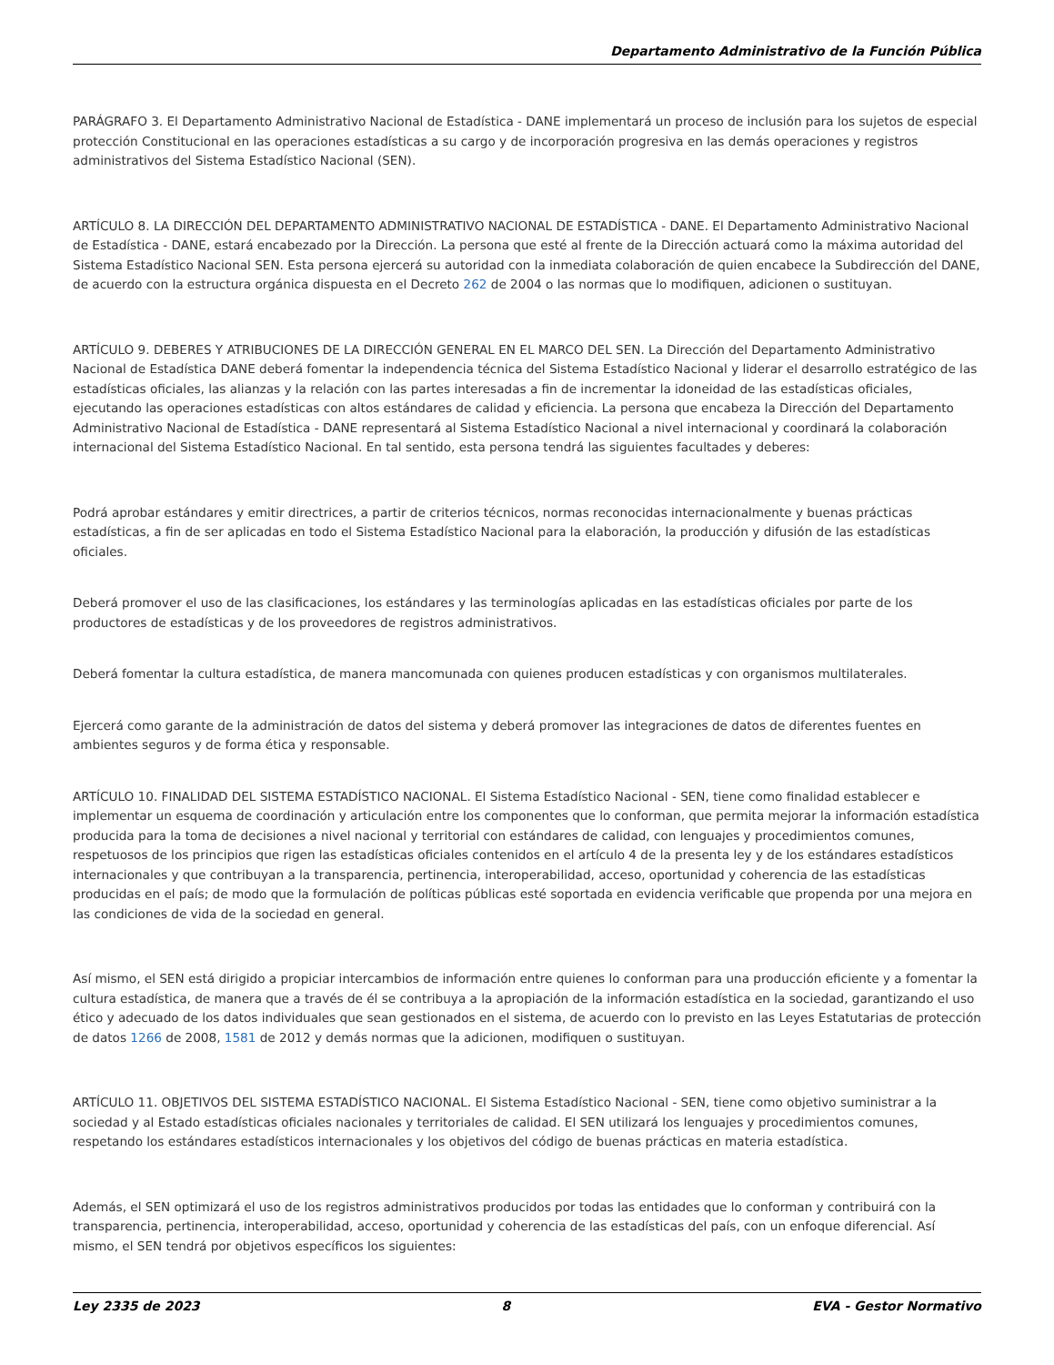Departamento Administrativo de la Función Pública
PARÁGRAFO 3. El Departamento Administrativo Nacional de Estadística - DANE implementará un proceso de inclusión para los sujetos de especial protección Constitucional en las operaciones estadísticas a su cargo y de incorporación progresiva en las demás operaciones y registros administrativos del Sistema Estadístico Nacional (SEN).
ARTÍCULO 8. LA DIRECCIÓN DEL DEPARTAMENTO ADMINISTRATIVO NACIONAL DE ESTADÍSTICA - DANE. El Departamento Administrativo Nacional de Estadística - DANE, estará encabezado por la Dirección. La persona que esté al frente de la Dirección actuará como la máxima autoridad del Sistema Estadístico Nacional SEN. Esta persona ejercerá su autoridad con la inmediata colaboración de quien encabece la Subdirección del DANE, de acuerdo con la estructura orgánica dispuesta en el Decreto 262 de 2004 o las normas que lo modifiquen, adicionen o sustituyan.
ARTÍCULO 9. DEBERES Y ATRIBUCIONES DE LA DIRECCIÓN GENERAL EN EL MARCO DEL SEN. La Dirección del Departamento Administrativo Nacional de Estadística DANE deberá fomentar la independencia técnica del Sistema Estadístico Nacional y liderar el desarrollo estratégico de las estadísticas oficiales, las alianzas y la relación con las partes interesadas a fin de incrementar la idoneidad de las estadísticas oficiales, ejecutando las operaciones estadísticas con altos estándares de calidad y eficiencia. La persona que encabeza la Dirección del Departamento Administrativo Nacional de Estadística - DANE representará al Sistema Estadístico Nacional a nivel internacional y coordinará la colaboración internacional del Sistema Estadístico Nacional. En tal sentido, esta persona tendrá las siguientes facultades y deberes:
Podrá aprobar estándares y emitir directrices, a partir de criterios técnicos, normas reconocidas internacionalmente y buenas prácticas estadísticas, a fin de ser aplicadas en todo el Sistema Estadístico Nacional para la elaboración, la producción y difusión de las estadísticas oficiales.
Deberá promover el uso de las clasificaciones, los estándares y las terminologías aplicadas en las estadísticas oficiales por parte de los productores de estadísticas y de los proveedores de registros administrativos.
Deberá fomentar la cultura estadística, de manera mancomunada con quienes producen estadísticas y con organismos multilaterales.
Ejercerá como garante de la administración de datos del sistema y deberá promover las integraciones de datos de diferentes fuentes en ambientes seguros y de forma ética y responsable.
ARTÍCULO 10. FINALIDAD DEL SISTEMA ESTADÍSTICO NACIONAL. El Sistema Estadístico Nacional - SEN, tiene como finalidad establecer e implementar un esquema de coordinación y articulación entre los componentes que lo conforman, que permita mejorar la información estadística producida para la toma de decisiones a nivel nacional y territorial con estándares de calidad, con lenguajes y procedimientos comunes, respetuosos de los principios que rigen las estadísticas oficiales contenidos en el artículo 4 de la presenta ley y de los estándares estadísticos internacionales y que contribuyan a la transparencia, pertinencia, interoperabilidad, acceso, oportunidad y coherencia de las estadísticas producidas en el país; de modo que la formulación de políticas públicas esté soportada en evidencia verificable que propenda por una mejora en las condiciones de vida de la sociedad en general.
Así mismo, el SEN está dirigido a propiciar intercambios de información entre quienes lo conforman para una producción eficiente y a fomentar la cultura estadística, de manera que a través de él se contribuya a la apropiación de la información estadística en la sociedad, garantizando el uso ético y adecuado de los datos individuales que sean gestionados en el sistema, de acuerdo con lo previsto en las Leyes Estatutarias de protección de datos 1266 de 2008, 1581 de 2012 y demás normas que la adicionen, modifiquen o sustituyan.
ARTÍCULO 11. OBJETIVOS DEL SISTEMA ESTADÍSTICO NACIONAL. El Sistema Estadístico Nacional - SEN, tiene como objetivo suministrar a la sociedad y al Estado estadísticas oficiales nacionales y territoriales de calidad. El SEN utilizará los lenguajes y procedimientos comunes, respetando los estándares estadísticos internacionales y los objetivos del código de buenas prácticas en materia estadística.
Además, el SEN optimizará el uso de los registros administrativos producidos por todas las entidades que lo conforman y contribuirá con la transparencia, pertinencia, interoperabilidad, acceso, oportunidad y coherencia de las estadísticas del país, con un enfoque diferencial. Así mismo, el SEN tendrá por objetivos específicos los siguientes:
Ley 2335 de 2023 8 EVA - Gestor Normativo